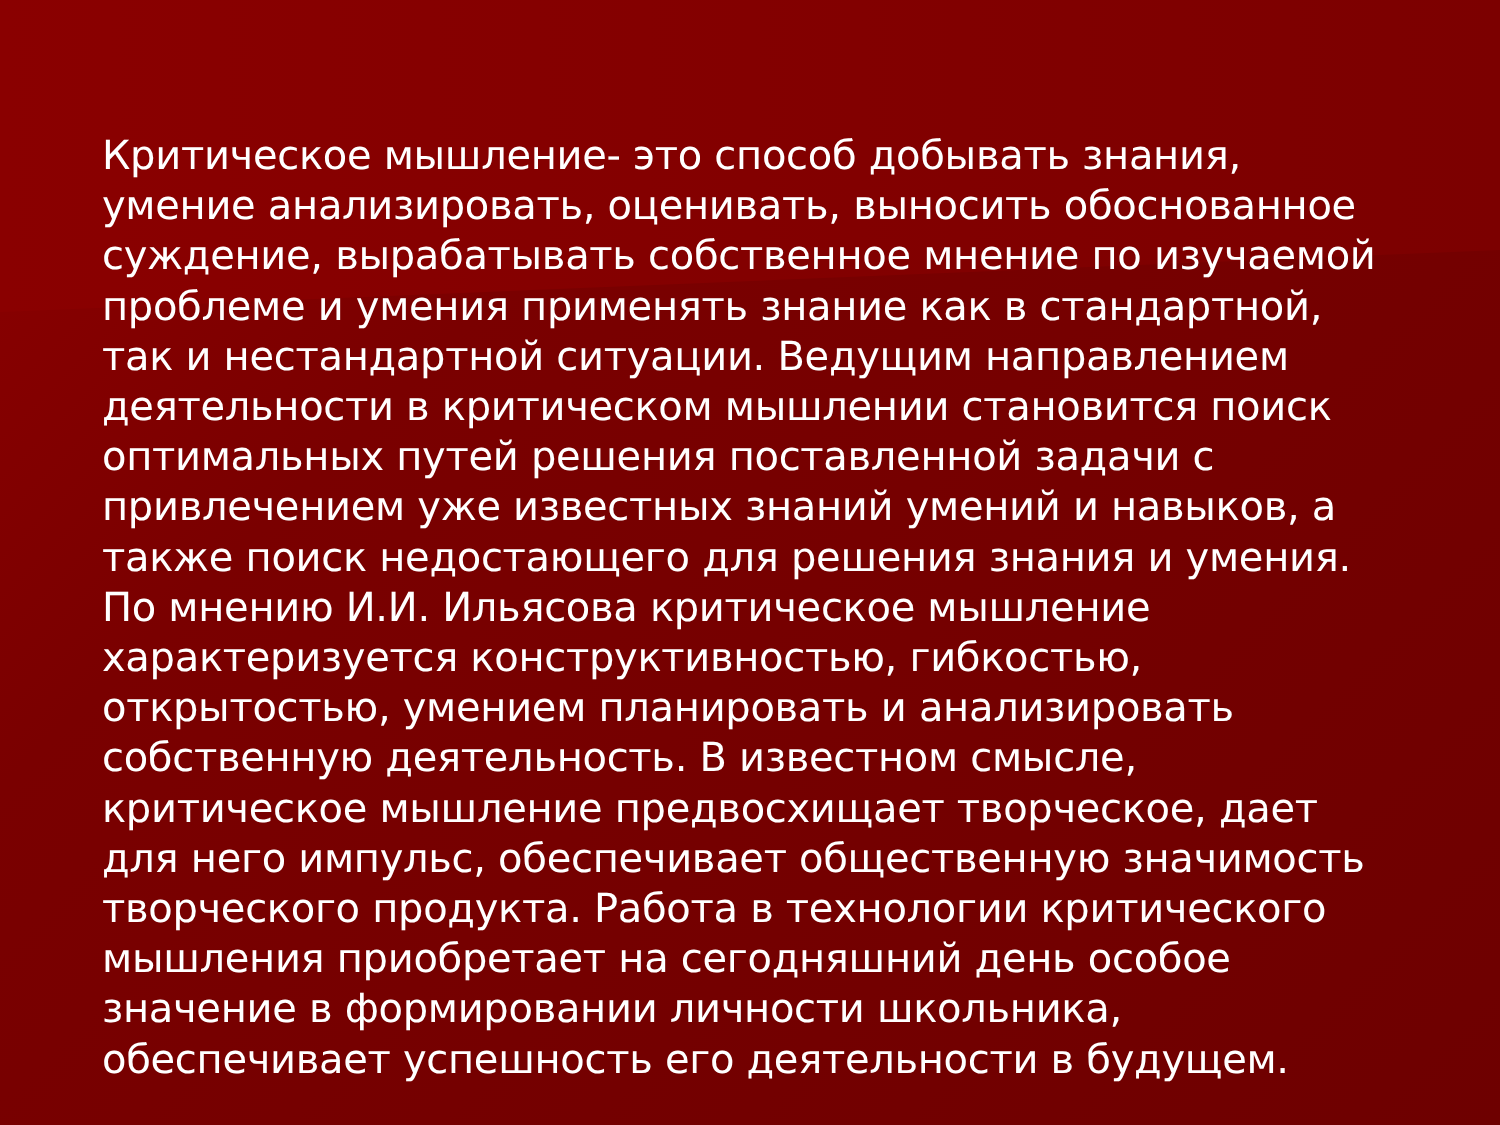Критическое мышление- это способ добывать знания, умение анализировать, оценивать, выносить обоснованное суждение, вырабатывать собственное мнение по изучаемой проблеме и умения применять знание как в стандартной, так и нестандартной ситуации. Ведущим направлением деятельности в критическом мышлении становится поиск оптимальных путей решения поставленной задачи с привлечением уже известных знаний умений и навыков, а также поиск недостающего для решения знания и умения. По мнению И.И. Ильясова критическое мышление характеризуется конструктивностью, гибкостью, открытостью, умением планировать и анализировать собственную деятельность. В известном смысле, критическое мышление предвосхищает творческое, дает для него импульс, обеспечивает общественную значимость творческого продукта. Работа в технологии критического мышления приобретает на сегодняшний день особое значение в формировании личности школьника, обеспечивает успешность его деятельности в будущем.